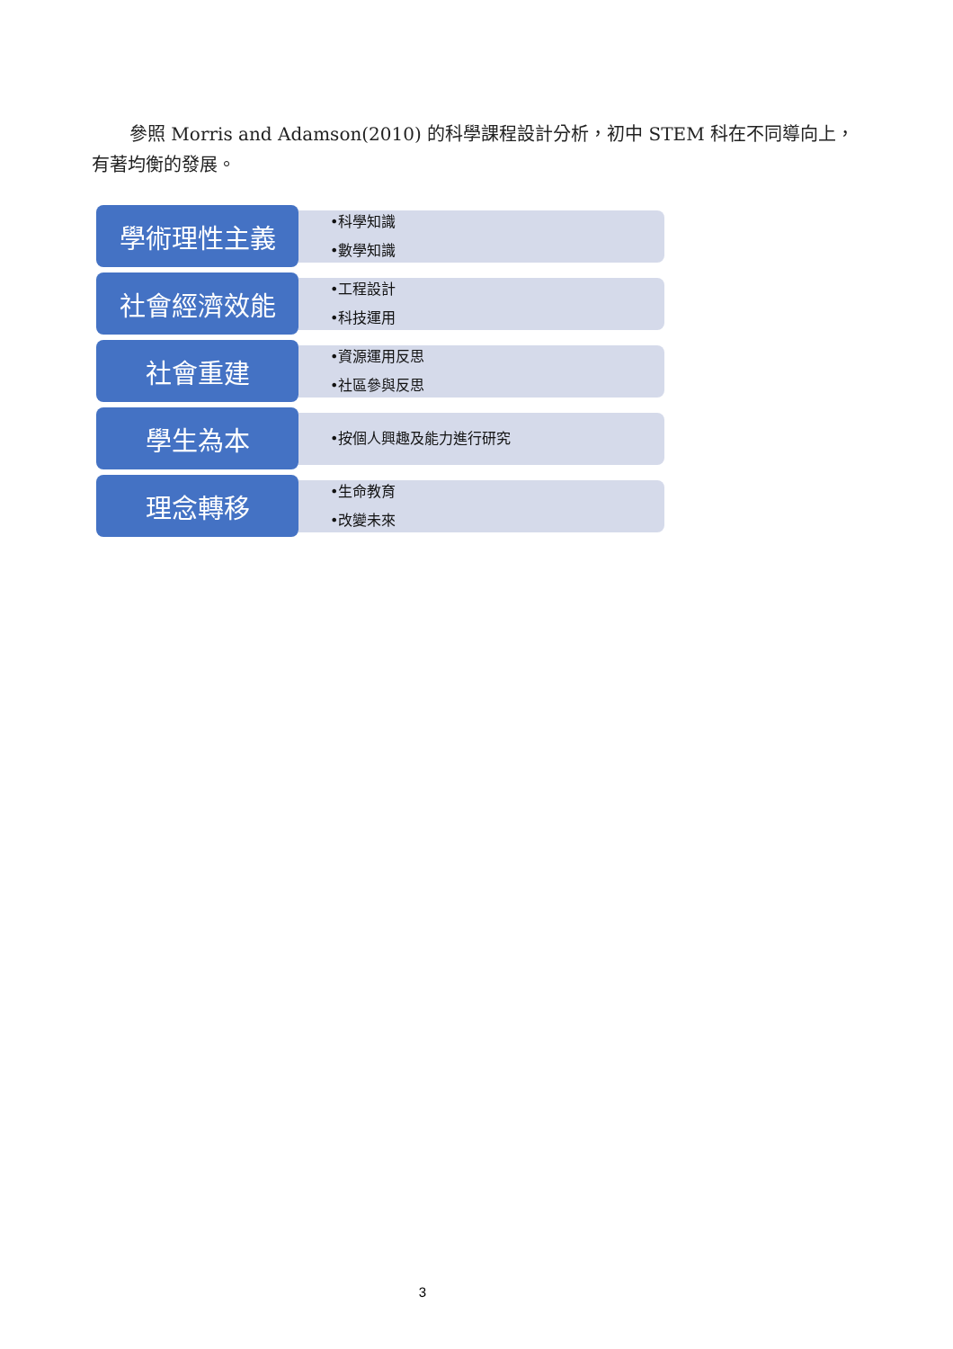參照 Morris and Adamson(2010) 的科學課程設計分析，初中 STEM 科在不同導向上，有著均衡的發展。
學術理性主義
•科學知識
•數學知識
社會經濟效能
•工程設計
•科技運用
社會重建
•資源運用反思
•社區參與反思
學生為本
•按個人興趣及能力進行研究
理念轉移
•生命教育
•改變未來
3